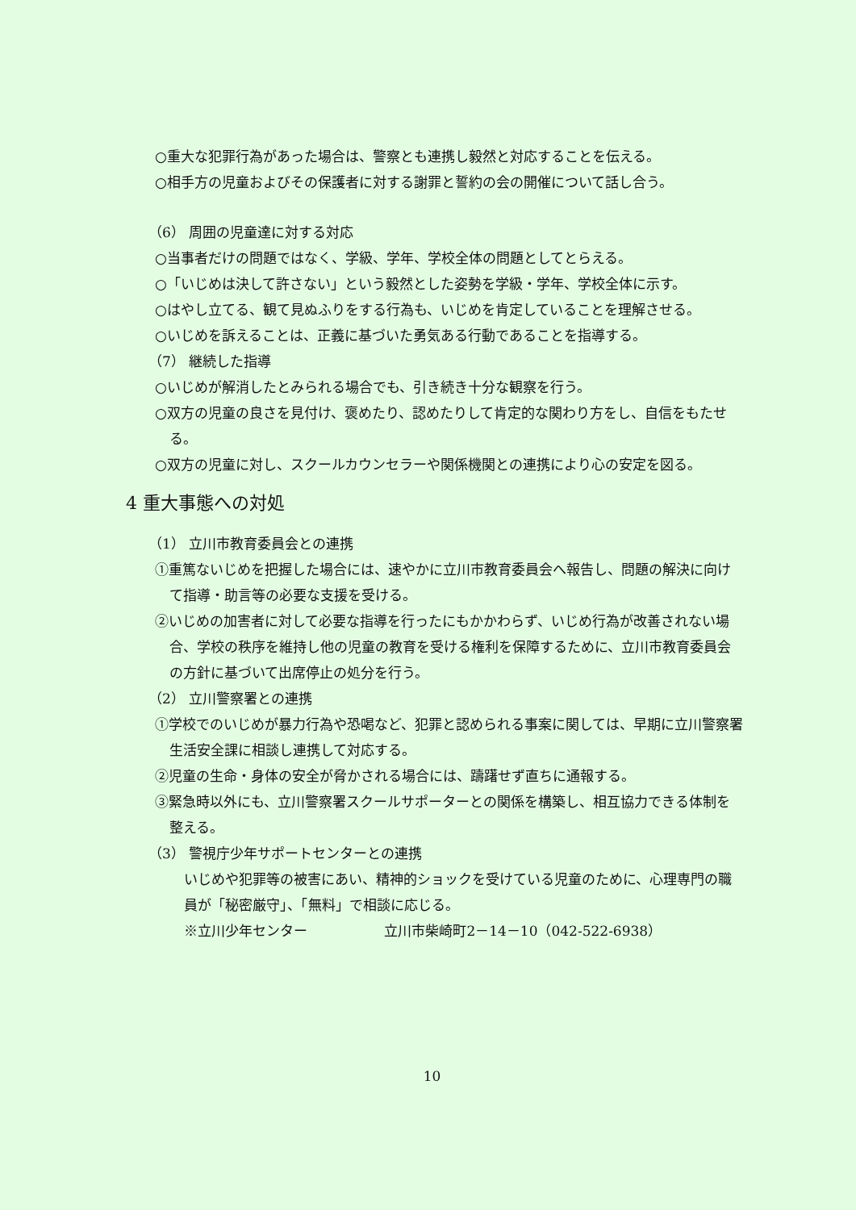○重大な犯罪行為があった場合は、警察とも連携し毅然と対応することを伝える。
○相手方の児童およびその保護者に対する謝罪と誓約の会の開催について話し合う。
（6） 周囲の児童達に対する対応
○当事者だけの問題ではなく、学級、学年、学校全体の問題としてとらえる。
○「いじめは決して許さない」という毅然とした姿勢を学級・学年、学校全体に示す。
○はやし立てる、観て見ぬふりをする行為も、いじめを肯定していることを理解させる。
○いじめを訴えることは、正義に基づいた勇気ある行動であることを指導する。
（7） 継続した指導
○いじめが解消したとみられる場合でも、引き続き十分な観察を行う。
○双方の児童の良さを見付け、褒めたり、認めたりして肯定的な関わり方をし、自信をもたせる。
○双方の児童に対し、スクールカウンセラーや関係機関との連携により心の安定を図る。
4 重大事態への対処
（1） 立川市教育委員会との連携
①重篤ないじめを把握した場合には、速やかに立川市教育委員会へ報告し、問題の解決に向けて指導・助言等の必要な支援を受ける。
②いじめの加害者に対して必要な指導を行ったにもかかわらず、いじめ行為が改善されない場合、学校の秩序を維持し他の児童の教育を受ける権利を保障するために、立川市教育委員会の方針に基づいて出席停止の処分を行う。
（2） 立川警察署との連携
①学校でのいじめが暴力行為や恐喝など、犯罪と認められる事案に関しては、早期に立川警察署生活安全課に相談し連携して対応する。
②児童の生命・身体の安全が脅かされる場合には、躊躇せず直ちに通報する。
③緊急時以外にも、立川警察署スクールサポーターとの関係を構築し、相互協力できる体制を整える。
（3） 警視庁少年サポートセンターとの連携
いじめや犯罪等の被害にあい、精神的ショックを受けている児童のために、心理専門の職員が「秘密厳守」、「無料」で相談に応じる。
※立川少年センター 立川市柴崎町2－14－10（042-522-6938）
10